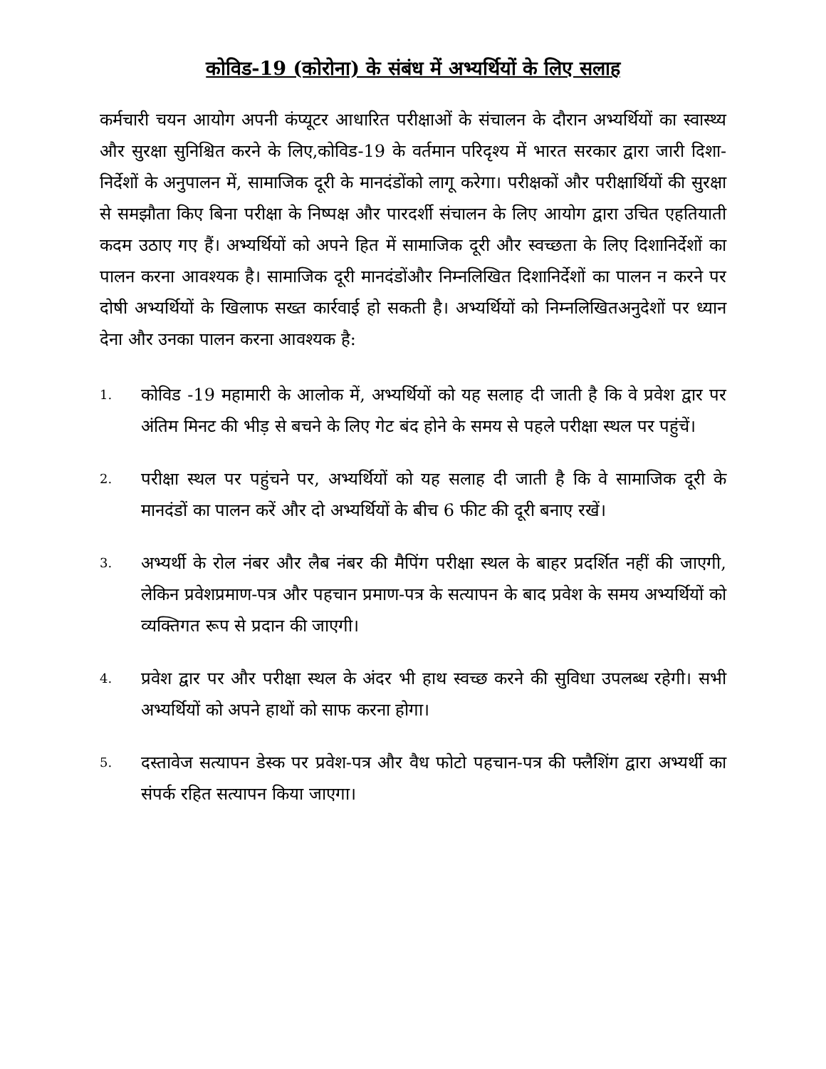कोविड-19 (कोरोना) के संबंध में अभ्यर्थियों के लिए सलाह
कर्मचारी चयन आयोग अपनी कंप्यूटर आधारित परीक्षाओं के संचालन के दौरान अभ्यर्थियों का स्वास्थ्य और सुरक्षा सुनिश्चित करने के लिए,कोविड-19 के वर्तमान परिदृश्य में भारत सरकार द्वारा जारी दिशा-निर्देशों के अनुपालन में, सामाजिक दूरी के मानदंडोंको लागू करेगा। परीक्षकों और परीक्षार्थियों की सुरक्षा से समझौता किए बिना परीक्षा के निष्पक्ष और पारदर्शी संचालन के लिए आयोग द्वारा उचित एहतियाती कदम उठाए गए हैं। अभ्यर्थियों को अपने हित में सामाजिक दूरी और स्वच्छता के लिए दिशानिर्देशों का पालन करना आवश्यक है। सामाजिक दूरी मानदंडोंऔर निम्नलिखित दिशानिर्देशों का पालन न करने पर दोषी अभ्यर्थियों के खिलाफ सख्त कार्रवाई हो सकती है। अभ्यर्थियों को निम्नलिखितअनुदेशों पर ध्यान देना और उनका पालन करना आवश्यक है:
1. कोविड -19 महामारी के आलोक में, अभ्यर्थियों को यह सलाह दी जाती है कि वे प्रवेश द्वार पर अंतिम मिनट की भीड़ से बचने के लिए गेट बंद होने के समय से पहले परीक्षा स्थल पर पहुंचें।
2. परीक्षा स्थल पर पहुंचने पर, अभ्यर्थियों को यह सलाह दी जाती है कि वे सामाजिक दूरी के मानदंडों का पालन करें और दो अभ्यर्थियों के बीच 6 फीट की दूरी बनाए रखें।
3. अभ्यर्थी के रोल नंबर और लैब नंबर की मैपिंग परीक्षा स्थल के बाहर प्रदर्शित नहीं की जाएगी, लेकिन प्रवेशप्रमाण-पत्र और पहचान प्रमाण-पत्र के सत्यापन के बाद प्रवेश के समय अभ्यर्थियों को व्यक्तिगत रूप से प्रदान की जाएगी।
4. प्रवेश द्वार पर और परीक्षा स्थल के अंदर भी हाथ स्वच्छ करने की सुविधा उपलब्ध रहेगी। सभी अभ्यर्थियों को अपने हाथों को साफ करना होगा।
5. दस्तावेज सत्यापन डेस्क पर प्रवेश-पत्र और वैध फोटो पहचान-पत्र की फ्लैशिंग द्वारा अभ्यर्थी का संपर्क रहित सत्यापन किया जाएगा।